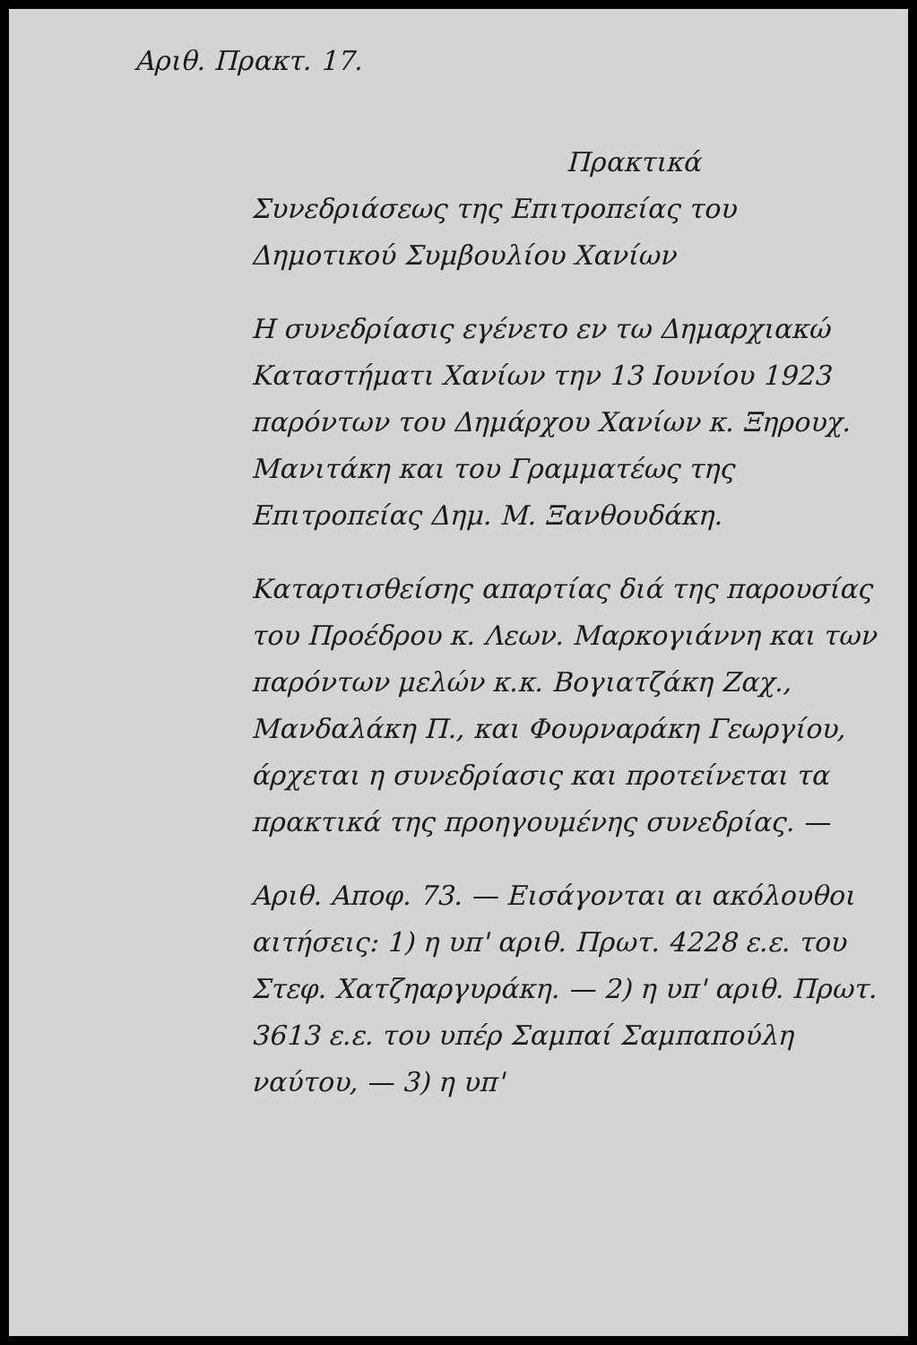Αριθ. Πρακτ. 17.
Πρακτικά
Συνεδριάσεως της Επιτροπείας του Δημοτικού Συμβουλίου Χανίων
Η συνεδρίασις εγένετο εν τω Δημαρχιακώ Καταστήματι Χανίων την 13 Ιουνίου 1923 παρόντων του Δημάρχου Χανίων κ. Ξηρουχ. Μανιτάκη και του Γραμματέως της Επιτροπείας Δημ. Μ. Ξανθουδάκη.
Καταρτισθείσης απαρτίας διά της παρουσίας του Προέδρου κ. Λεων. Μαρκογιάννη και των παρόντων μελών κ.κ. Βογιατζάκη Ζαχ., Μανδαλάκη Π., και Φουρναράκη Γεωργίου, άρχεται η συνεδρίασις και προτείνεται τα πρακτικά της προηγουμένης συνεδρίας. —
Αριθ. Αποφ. 73. — Εισάγονται αι ακόλουθοι αιτήσεις: 1) η υπ' αριθ. Πρωτ. 4228 ε.ε. του Στεφ. Χατζηαργυράκη. — 2) η υπ' αριθ. Πρωτ. 3613 ε.ε. του υπέρ Σαμπαί Σαμπαπούλη ναύτου, — 3) η υπ'